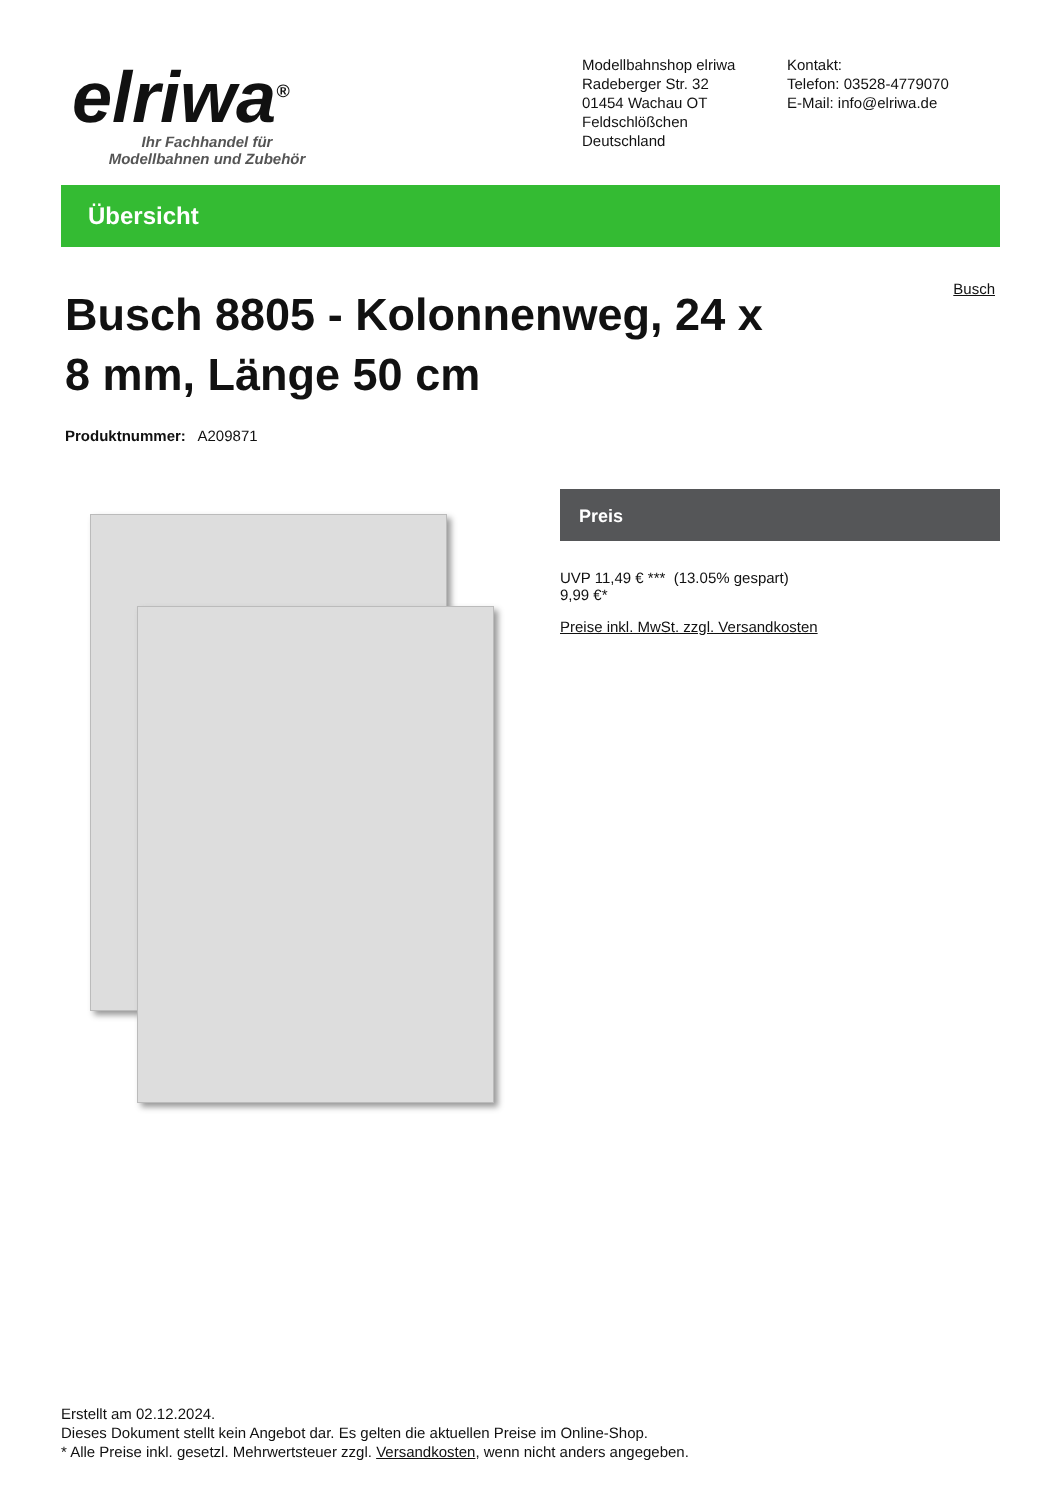elriwa<sup>®</sup>
Ihr Fachhandel für
Modellbahnen und Zubehör
Modellbahnshop elriwa
Radeberger Str. 32
01454 Wachau OT
Feldschlößchen
Deutschland
Kontakt:
Telefon: 03528-4779070
E-Mail: info@elriwa.de
Übersicht
Busch
Busch 8805 - Kolonnenweg, 24 x 8 mm, Länge 50 cm
Produktnummer: A209871
Preis
UVP 11,49 € *** (13.05% gespart)
9,99 €*
Preise inkl. MwSt. zzgl. Versandkosten
Erstellt am 02.12.2024.
Dieses Dokument stellt kein Angebot dar. Es gelten die aktuellen Preise im Online-Shop.
* Alle Preise inkl. gesetzl. Mehrwertsteuer zzgl. Versandkosten, wenn nicht anders angegeben.